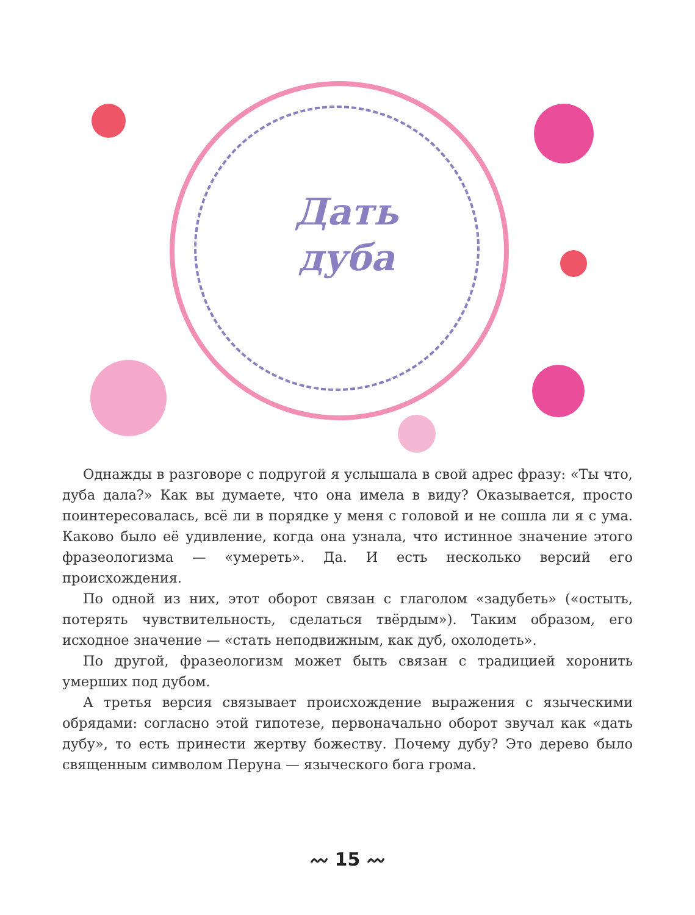Дать
дуба
Однажды в разговоре с подругой я услышала в свой адрес фразу: «Ты что, дуба дала?» Как вы думаете, что она имела в виду? Оказывается, просто поинтересовалась, всё ли в порядке у меня с головой и не сошла ли я с ума. Каково было её удивление, когда она узнала, что истинное значение этого фразеологизма — «умереть». Да. И есть несколько версий его происхождения.
По одной из них, этот оборот связан с глаголом «задубеть» («остыть, потерять чувствительность, сделаться твёрдым»). Таким образом, его исходное значение — «стать неподвижным, как дуб, охолодеть».
По другой, фразеологизм может быть связан с традицией хоронить умерших под дубом.
А третья версия связывает происхождение выражения с языческими обрядами: согласно этой гипотезе, первоначально оборот звучал как «дать дубу», то есть принести жертву божеству. Почему дубу? Это дерево было священным символом Перуна — языческого бога грома.
〰 15 〰